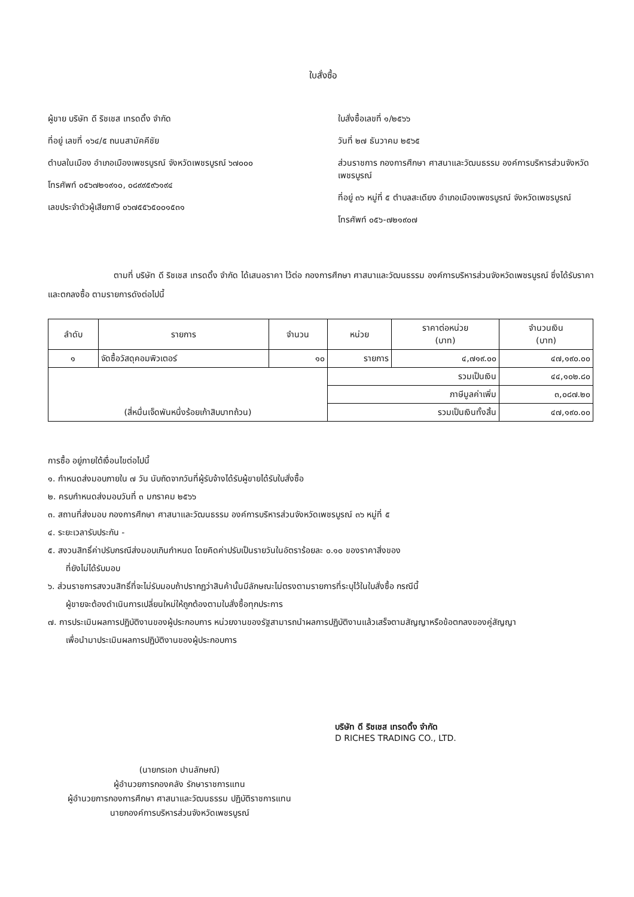ใบสั่งซื้อ
ผู้ขาย บริษัท ดี ริชเชส เทรดดิ้ง จำกัด
ที่อยู่ เลขที่ ๑๖๔/๕ ถนนสามัคคีชัย
ตำบลในเมือง อำเภอเมืองเพชรบูรณ์ จังหวัดเพชรบูรณ์ ๖๗๐๐๐
โทรศัพท์ ๐๕๖๗๒๑๙๑๐, ๐๘๙๙๕๙๖๑๙๔
เลขประจำตัวผู้เสียภาษี ๐๖๗๕๕๖๕๐๐๑๕๓๑
ใบสั่งซื้อเลขที่ ๑/๒๕๖๖
วันที่ ๒๗ ธันวาคม ๒๕๖๕
ส่วนราชการ กองการศึกษา ศาสนาและวัฒนธรรม องค์การบริหารส่วนจังหวัดเพชรบูรณ์
ที่อยู่ ๓๖ หมู่ที่ ๕ ตำบลสะเดียง อำเภอเมืองเพชรบูรณ์ จังหวัดเพชรบูรณ์
โทรศัพท์ ๐๕๖-๗๒๑๙๐๗
ตามที่ บริษัท ดี ริชเชส เทรดดิ้ง จำกัด ได้เสนอราคา ไว้ต่อ กองการศึกษา ศาสนาและวัฒนธรรม องค์การบริหารส่วนจังหวัดเพชรบูรณ์ ซึ่งได้รับราคาและตกลงซื้อ ตามรายการดังต่อไปนี้
| ลำดับ | รายการ | จำนวน | หน่วย | ราคาต่อหน่วย (บาท) | จำนวนเงิน (บาท) |
| --- | --- | --- | --- | --- | --- |
| ๑ | จัดซื้อวัสดุคอมพิวเตอร์ | ๑๐ | รายการ | ๔,๗๑๙.๐๐ | ๔๗,๑๙๐.๐๐ |
| (สี่หมื่นเจ็ดพันหนึ่งร้อยเก้าสิบบาทถ้วน) | | | รวมเป็นเงิน | | ๔๔,๑๐๒.๘๐ |
| | | | ภาษีมูลค่าเพิ่ม | | ๓,๐๘๗.๒๐ |
| | | | รวมเป็นเงินทั้งสิ้น | | ๔๗,๑๙๐.๐๐ |
การซื้อ อยู่ภายใต้เงื่อนไขต่อไปนี้
๑. กำหนดส่งมอบภายใน ๗ วัน นับถัดจากวันที่ผู้รับจ้างได้รับผู้ขายได้รับใบสั่งซื้อ
๒. ครบกำหนดส่งมอบวันที่ ๓ มกราคม ๒๕๖๖
๓. สถานที่ส่งมอบ กองการศึกษา ศาสนาและวัฒนธรรม องค์การบริหารส่วนจังหวัดเพชรบูรณ์ ๓๖ หมู่ที่ ๕
๔. ระยะเวลารับประกัน -
๕. สงวนสิทธิ์ค่าปรับกรณีส่งมอบเกินกำหนด โดยคิดค่าปรับเป็นรายวันในอัตราร้อยละ ๐.๑๐ ของราคาสิ่งของ
ที่ยังไม่ได้รับมอบ
๖. ส่วนราชการสงวนสิทธิ์ที่จะไม่รับมอบถ้าปรากฏว่าสินค้านั้นมีลักษณะไม่ตรงตามรายการที่ระบุไว้ในใบสั่งซื้อ กรณีนี้
ผู้ขายจะต้องดำเนินการเปลี่ยนใหม่ให้ถูกต้องตามใบสั่งซื้อทุกประการ
๗. การประเมินผลการปฏิบัติงานของผู้ประกอบการ หน่วยงานของรัฐสามารถนำผลการปฏิบัติงานแล้วเสร็จตามสัญญาหรือข้อตกลงของคู่สัญญา
เพื่อนำมาประเมินผลการปฏิบัติงานของผู้ประกอบการ
(นายกรเอก ปานลักษณ์)
ผู้อำนวยการกองคลัง รักษาราชการแทน
ผู้อำนวยการกองการศึกษา ศาสนาและวัฒนธรรม ปฏิบัติราชการแทน
นายกองค์การบริหารส่วนจังหวัดเพชรบูรณ์
บริษัท ดี ริชเชส เทรดดิ้ง จำกัด
D RICHES TRADING CO., LTD.